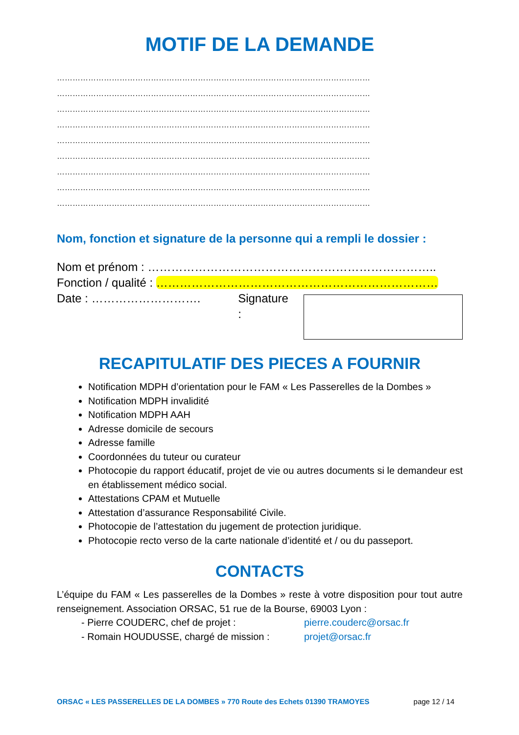MOTIF DE LA DEMANDE
…………………………………………………………………………………………………………
…………………………………………………………………………………………………………
…………………………………………………………………………………………………………
…………………………………………………………………………………………………………
…………………………………………………………………………………………………………
…………………………………………………………………………………………………………
…………………………………………………………………………………………………………
…………………………………………………………………………………………………………
…………………………………………………………………………………………………………
Nom, fonction et signature de la personne qui a rempli le dossier :
Nom et prénom : ………………………………………………………………..
Fonction / qualité : ………………………………………………………………
Date : ………………………. Signature :
RECAPITULATIF DES PIECES A FOURNIR
Notification MDPH d’orientation pour le FAM « Les Passerelles de la Dombes »
Notification MDPH invalidité
Notification MDPH AAH
Adresse domicile de secours
Adresse famille
Coordonnées du tuteur ou curateur
Photocopie du rapport éducatif, projet de vie ou autres documents si le demandeur est en établissement médico social.
Attestations CPAM et Mutuelle
Attestation d’assurance Responsabilité Civile.
Photocopie de l’attestation du jugement de protection juridique.
Photocopie recto verso de la carte nationale d’identité et / ou du passeport.
CONTACTS
L’équipe du FAM « Les passerelles de la Dombes » reste à votre disposition pour tout autre renseignement. Association ORSAC, 51 rue de la Bourse, 69003 Lyon :
- Pierre COUDERC, chef de projet : pierre.couderc@orsac.fr
- Romain HOUDUSSE, chargé de mission : projet@orsac.fr
ORSAC « LES PASSERELLES DE LA DOMBES » 770 Route des Echets 01390 TRAMOYES page 12 / 14